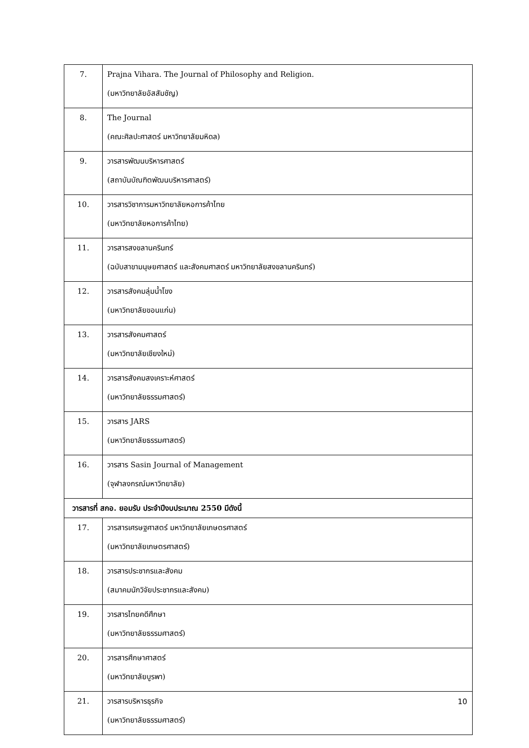| 7. | Prajna Vihara. The Journal of Philosophy and Religion. (มหาวิทยาลัยอัสสัมชัญ) |
| 8. | The Journal (คณะศิลปะศาสตร์ มหาวิทยาลัยมหิดล) |
| 9. | วารสารพัฒนบริหารศาสตร์ (สถาบันบัณฑิตพัฒนบริหารศาสตร์) |
| 10. | วารสารวิชาการมหาวิทยาลัยหอการค้าไทย (มหาวิทยาลัยหอการค้าไทย) |
| 11. | วารสารสงขลานครินทร์ (ฉบับสาขามนุษยศาสตร์ และสังคมศาสตร์ มหาวิทยาลัยสงขลานครินทร์) |
| 12. | วารสารสังคมลุ่มน้ำโขง (มหาวิทยาลัยขอนแก่น) |
| 13. | วารสารสังคมศาสตร์ (มหาวิทยาลัยเชียงใหม่) |
| 14. | วารสารสังคมสงเคราะห์ศาสตร์ (มหาวิทยาลัยธรรมศาสตร์) |
| 15. | วารสาร JARS (มหาวิทยาลัยธรรมศาสตร์) |
| 16. | วารสาร Sasin Journal of Management (จุฬาลงกรณ์มหาวิทยาลัย) |
| วารสารที่ สกอ. ยอมรับ ประจำปีงบประมาณ 2550 มีดังนี้ | |
| 17. | วารสารเศรษฐศาสตร์ มหาวิทยาลัยเกษตรศาสตร์ (มหาวิทยาลัยเกษตรศาสตร์) |
| 18. | วารสารประชากรและสังคม (สมาคมนักวิจัยประชากรและสังคม) |
| 19. | วารสารไทยคดีศึกษา (มหาวิทยาลัยธรรมศาสตร์) |
| 20. | วารสารศึกษาศาสตร์ (มหาวิทยาลัยบูรพา) |
| 21. | วารสารบริหารธุรกิจ (มหาวิทยาลัยธรรมศาสตร์) |
10